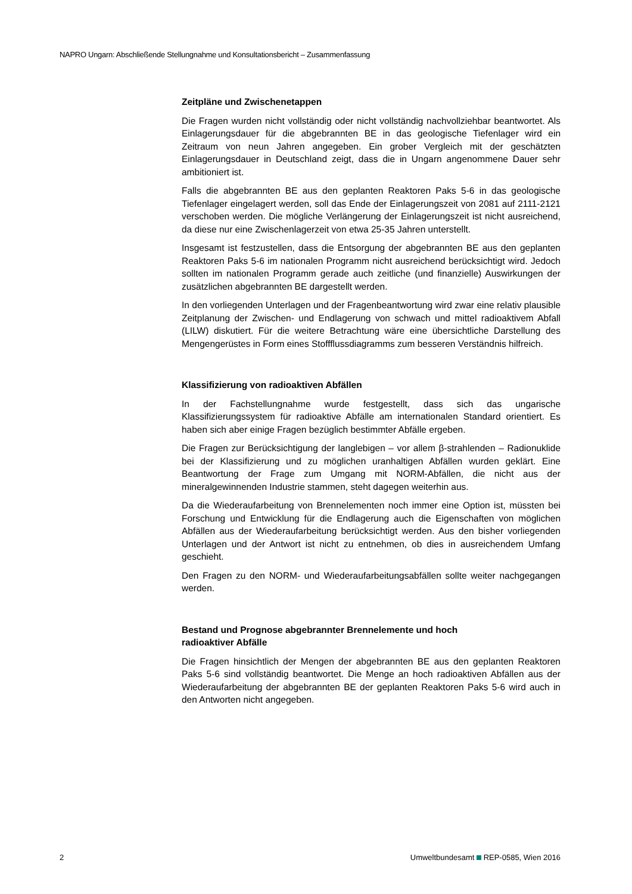NAPRO Ungarn: Abschließende Stellungnahme und Konsultationsbericht – Zusammenfassung
Zeitpläne und Zwischenetappen
Die Fragen wurden nicht vollständig oder nicht vollständig nachvollziehbar beantwortet. Als Einlagerungsdauer für die abgebrannten BE in das geologische Tiefenlager wird ein Zeitraum von neun Jahren angegeben. Ein grober Vergleich mit der geschätzten Einlagerungsdauer in Deutschland zeigt, dass die in Ungarn angenommene Dauer sehr ambitioniert ist.
Falls die abgebrannten BE aus den geplanten Reaktoren Paks 5-6 in das geologische Tiefenlager eingelagert werden, soll das Ende der Einlagerungszeit von 2081 auf 2111-2121 verschoben werden. Die mögliche Verlängerung der Einlagerungszeit ist nicht ausreichend, da diese nur eine Zwischenlagerzeit von etwa 25-35 Jahren unterstellt.
Insgesamt ist festzustellen, dass die Entsorgung der abgebrannten BE aus den geplanten Reaktoren Paks 5-6 im nationalen Programm nicht ausreichend berücksichtigt wird. Jedoch sollten im nationalen Programm gerade auch zeitliche (und finanzielle) Auswirkungen der zusätzlichen abgebrannten BE dargestellt werden.
In den vorliegenden Unterlagen und der Fragenbeantwortung wird zwar eine relativ plausible Zeitplanung der Zwischen- und Endlagerung von schwach und mittel radioaktivem Abfall (LILW) diskutiert. Für die weitere Betrachtung wäre eine übersichtliche Darstellung des Mengengerüstes in Form eines Stoffflussdiagramms zum besseren Verständnis hilfreich.
Klassifizierung von radioaktiven Abfällen
In der Fachstellungnahme wurde festgestellt, dass sich das ungarische Klassifizierungssystem für radioaktive Abfälle am internationalen Standard orientiert. Es haben sich aber einige Fragen bezüglich bestimmter Abfälle ergeben.
Die Fragen zur Berücksichtigung der langlebigen – vor allem β-strahlenden – Radionuklide bei der Klassifizierung und zu möglichen uranhaltigen Abfällen wurden geklärt. Eine Beantwortung der Frage zum Umgang mit NORM-Abfällen, die nicht aus der mineralgewinnenden Industrie stammen, steht dagegen weiterhin aus.
Da die Wiederaufarbeitung von Brennelementen noch immer eine Option ist, müssten bei Forschung und Entwicklung für die Endlagerung auch die Eigenschaften von möglichen Abfällen aus der Wiederaufarbeitung berücksichtigt werden. Aus den bisher vorliegenden Unterlagen und der Antwort ist nicht zu entnehmen, ob dies in ausreichendem Umfang geschieht.
Den Fragen zu den NORM- und Wiederaufarbeitungsabfällen sollte weiter nachgegangen werden.
Bestand und Prognose abgebrannter Brennelemente und hoch
radioaktiver Abfälle
Die Fragen hinsichtlich der Mengen der abgebrannten BE aus den geplanten Reaktoren Paks 5-6 sind vollständig beantwortet. Die Menge an hoch radioaktiven Abfällen aus der Wiederaufarbeitung der abgebrannten BE der geplanten Reaktoren Paks 5-6 wird auch in den Antworten nicht angegeben.
2 Umweltbundesamt REP-0585, Wien 2016